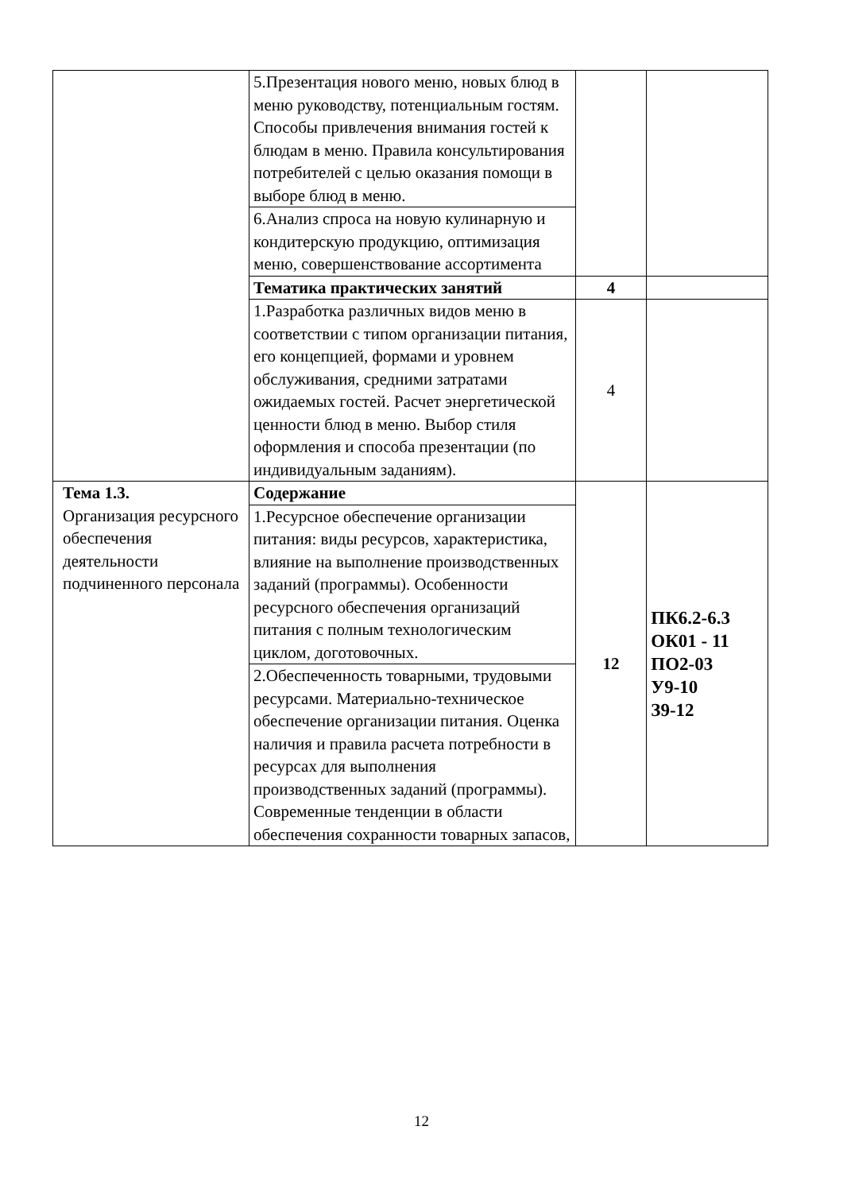| | 5.Презентация нового меню, новых блюд в меню руководству, потенциальным гостям. Способы привлечения внимания гостей к блюдам в меню. Правила консультирования потребителей с целью оказания помощи в выборе блюд в меню. | | |
| | 6.Анализ спроса на новую кулинарную и кондитерскую продукцию, оптимизация меню, совершенствование ассортимента | | |
| | Тематика практических занятий | 4 | |
| | 1.Разработка различных видов меню в соответствии с типом организации питания, его концепцией, формами и уровнем обслуживания, средними затратами ожидаемых гостей. Расчет энергетической ценности блюд в меню. Выбор стиля оформления и способа презентации (по индивидуальным заданиям). | 4 | |
| Тема 1.3. Организация ресурсного обеспечения деятельности подчиненного персонала | Содержание | 12 | ПК6.2-6.3 ОК01 - 11 ПО2-03 У9-10 З9-12 |
| | 1.Ресурсное обеспечение организации питания: виды ресурсов, характеристика, влияние на выполнение производственных заданий (программы). Особенности ресурсного обеспечения организаций питания с полным технологическим циклом, доготовочных. | | |
| | 2.Обеспеченность товарными, трудовыми ресурсами. Материально-техническое обеспечение организации питания. Оценка наличия и правила расчета потребности в ресурсах для выполнения производственных заданий (программы). Современные тенденции в области обеспечения сохранности товарных запасов, | | |
12